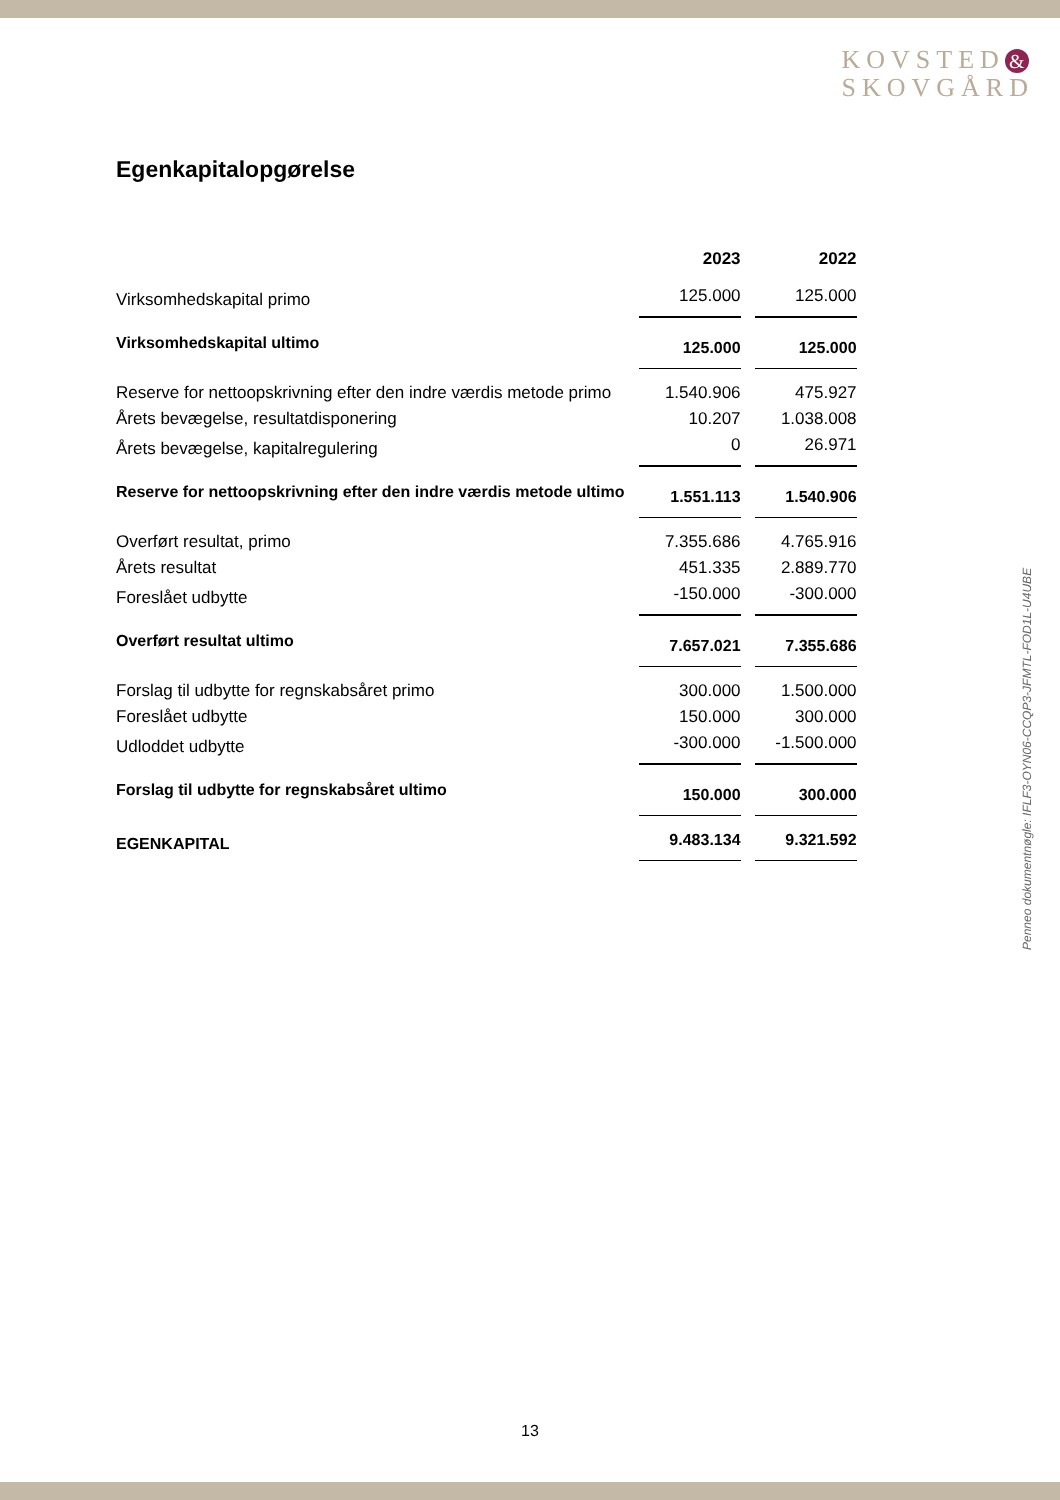KOVSTED &
SKOVGÅRD
Egenkapitalopgørelse
| | 2023 | 2022 |
| --- | --- | --- |
| Virksomhedskapital primo | 125.000 | 125.000 |
| Virksomhedskapital ultimo | 125.000 | 125.000 |
| Reserve for nettoopskrivning efter den indre værdis metode primo | 1.540.906 | 475.927 |
| Årets bevægelse, resultatdisponering | 10.207 | 1.038.008 |
| Årets bevægelse, kapitalregulering | 0 | 26.971 |
| Reserve for nettoopskrivning efter den indre værdis metode ultimo | 1.551.113 | 1.540.906 |
| Overført resultat, primo | 7.355.686 | 4.765.916 |
| Årets resultat | 451.335 | 2.889.770 |
| Foreslået udbytte | -150.000 | -300.000 |
| Overført resultat ultimo | 7.657.021 | 7.355.686 |
| Forslag til udbytte for regnskabsåret primo | 300.000 | 1.500.000 |
| Foreslået udbytte | 150.000 | 300.000 |
| Udloddet udbytte | -300.000 | -1.500.000 |
| Forslag til udbytte for regnskabsåret ultimo | 150.000 | 300.000 |
| EGENKAPITAL | 9.483.134 | 9.321.592 |
Penneo dokumentnøgle: IFLF3-OYN06-CCQP3-JFMTL-FOD1L-U4UBE
13